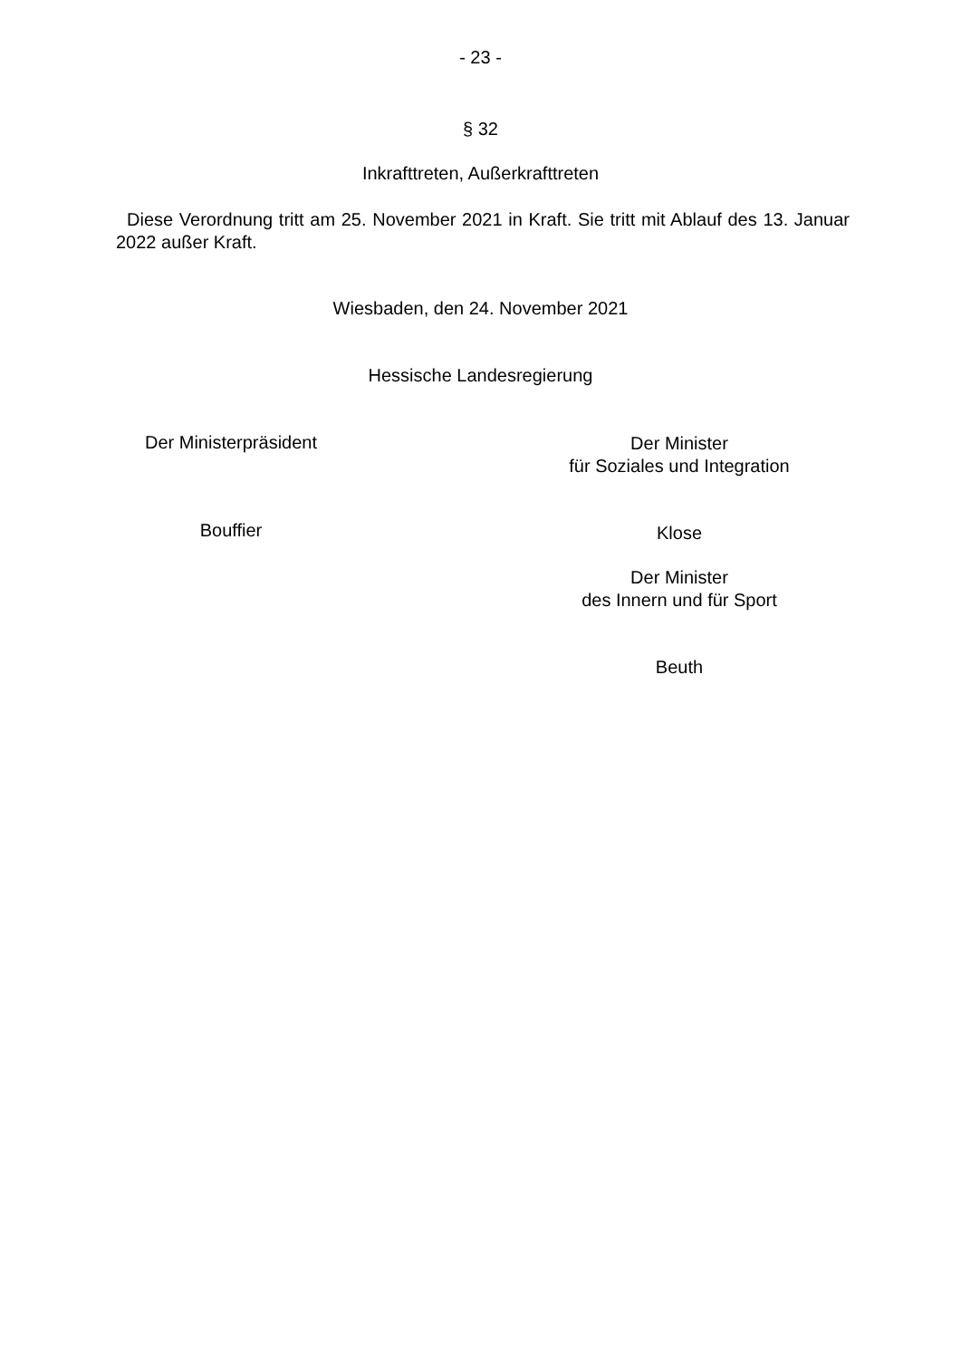- 23 -
§ 32
Inkrafttreten, Außerkrafttreten
Diese Verordnung tritt am 25. November 2021 in Kraft. Sie tritt mit Ablauf des 13. Januar 2022 außer Kraft.
Wiesbaden, den 24. November 2021
Hessische Landesregierung
Der Ministerpräsident
Bouffier
Der Minister
für Soziales und Integration
Klose
Der Minister
des Innern und für Sport
Beuth